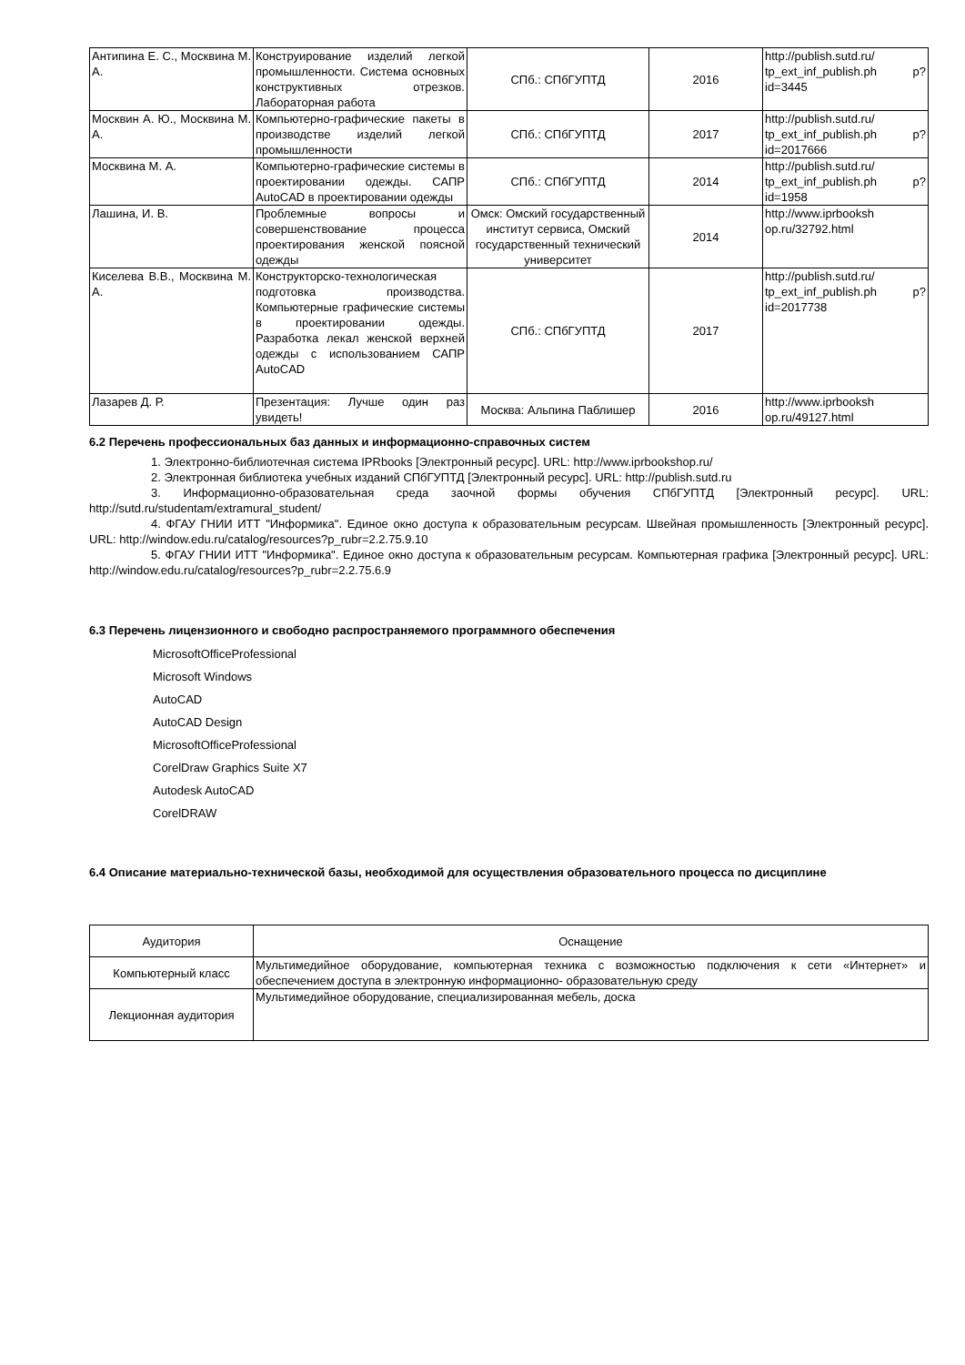| Антипина Е. С., Москвина М. А. | Конструирование изделий легкой промышленности. Система основных конструктивных отрезков. Лабораторная работа | СПб.: СПбГУПТД | 2016 | http://publish.sutd.ru/ tp_ext_inf_publish.ph p?id=3445 |
| Москвин А. Ю., Москвина М. А. | Компьютерно-графические пакеты в производстве изделий легкой промышленности | СПб.: СПбГУПТД | 2017 | http://publish.sutd.ru/ tp_ext_inf_publish.ph p?id=2017666 |
| Москвина М. А. | Компьютерно-графические системы в проектировании одежды. САПР AutoCAD в проектировании одежды | СПб.: СПбГУПТД | 2014 | http://publish.sutd.ru/ tp_ext_inf_publish.ph p?id=1958 |
| Лашина, И. В. | Проблемные вопросы и совершенствование процесса проектирования женской поясной одежды | Омск: Омский государственный институт сервиса, Омский государственный технический университет | 2014 | http://www.iprbooksh op.ru/32792.html |
| Киселева В.В., Москвина М. А. | Конструкторско-технологическая подготовка производства. Компьютерные графические системы в проектировании одежды. Разработка лекал женской верхней одежды с использованием САПР AutoCAD | СПб.: СПбГУПТД | 2017 | http://publish.sutd.ru/ tp_ext_inf_publish.ph p?id=2017738 |
| Лазарев Д. Р. | Презентация: Лучше один раз увидеть! | Москва: Альпина Паблишер | 2016 | http://www.iprbooksh op.ru/49127.html |
6.2 Перечень профессиональных баз данных и информационно-справочных систем
1. Электронно-библиотечная система IPRbooks [Электронный ресурс]. URL: http://www.iprbookshop.ru/
2. Электронная библиотека учебных изданий СПбГУПТД [Электронный ресурс]. URL: http://publish.sutd.ru
3. Информационно-образовательная среда заочной формы обучения СПбГУПТД [Электронный ресурс]. URL: http://sutd.ru/studentam/extramural_student/
4. ФГАУ ГНИИ ИТТ "Информика". Единое окно доступа к образовательным ресурсам. Швейная промышленность [Электронный ресурс]. URL: http://window.edu.ru/catalog/resources?p_rubr=2.2.75.9.10
5. ФГАУ ГНИИ ИТТ "Информика". Единое окно доступа к образовательным ресурсам. Компьютерная графика [Электронный ресурс]. URL: http://window.edu.ru/catalog/resources?p_rubr=2.2.75.6.9
6.3 Перечень лицензионного и свободно распространяемого программного обеспечения
MicrosoftOfficeProfessional
Microsoft Windows
AutoCAD
AutoCAD Design
MicrosoftOfficeProfessional
CorelDraw Graphics Suite X7
Autodesk AutoCAD
CorelDRAW
6.4 Описание материально-технической базы, необходимой для осуществления образовательного процесса по дисциплине
| Аудитория | Оснащение |
| --- | --- |
| Компьютерный класс | Мультимедийное оборудование, компьютерная техника с возможностью подключения к сети «Интернет» и обеспечением доступа в электронную информационно- образовательную среду |
| Лекционная аудитория | Мультимедийное оборудование, специализированная мебель, доска |